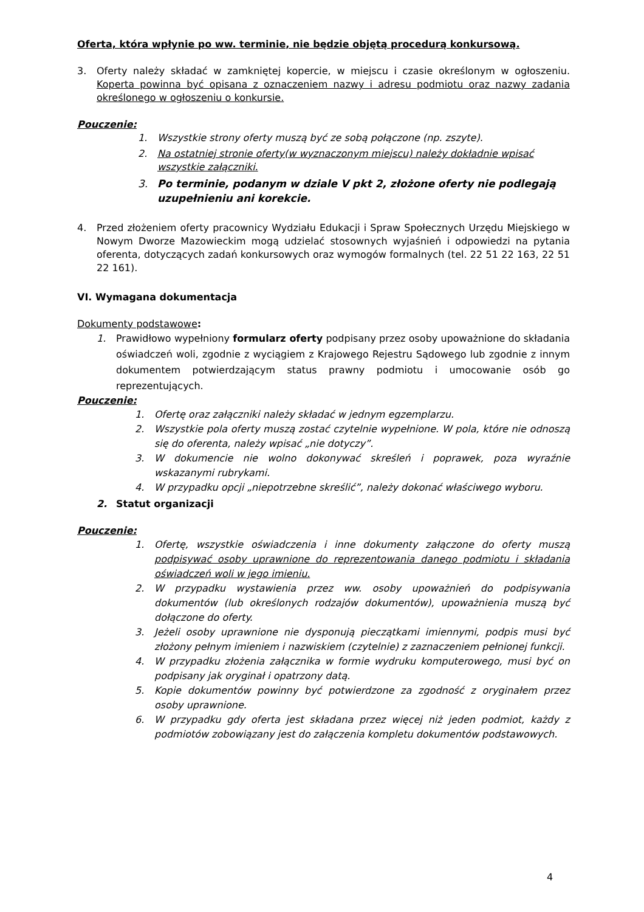Oferta, która wpłynie po ww. terminie, nie będzie objętą procedurą konkursową.
3. Oferty należy składać w zamkniętej kopercie, w miejscu i czasie określonym w ogłoszeniu. Koperta powinna być opisana z oznaczeniem nazwy i adresu podmiotu oraz nazwy zadania określonego w ogłoszeniu o konkursie.
Pouczenie:
1. Wszystkie strony oferty muszą być ze sobą połączone (np. zszyte).
2. Na ostatniej stronie oferty(w wyznaczonym miejscu) należy dokładnie wpisać wszystkie załączniki.
3. Po terminie, podanym w dziale V pkt 2, złożone oferty nie podlegają uzupełnieniu ani korekcie.
4. Przed złożeniem oferty pracownicy Wydziału Edukacji i Spraw Społecznych Urzędu Miejskiego w Nowym Dworze Mazowieckim mogą udzielać stosownych wyjaśnień i odpowiedzi na pytania oferenta, dotyczących zadań konkursowych oraz wymogów formalnych (tel. 22 51 22 163, 22 51 22 161).
VI. Wymagana dokumentacja
Dokumenty podstawowe:
1. Prawidłowo wypełniony formularz oferty podpisany przez osoby upoważnione do składania oświadczeń woli, zgodnie z wyciągiem z Krajowego Rejestru Sądowego lub zgodnie z innym dokumentem potwierdzającym status prawny podmiotu i umocowanie osób go reprezentujących.
Pouczenie:
1. Ofertę oraz załączniki należy składać w jednym egzemplarzu.
2. Wszystkie pola oferty muszą zostać czytelnie wypełnione. W pola, które nie odnoszą się do oferenta, należy wpisać „nie dotyczy”.
3. W dokumencie nie wolno dokonywać skreśleń i poprawek, poza wyraźnie wskazanymi rubrykami.
4. W przypadku opcji „niepotrzebne skreślić”, należy dokonać właściwego wyboru.
2. Statut organizacji
Pouczenie:
1. Ofertę, wszystkie oświadczenia i inne dokumenty załączone do oferty muszą podpisywać osoby uprawnione do reprezentowania danego podmiotu i składania oświadczeń woli w jego imieniu.
2. W przypadku wystawienia przez ww. osoby upoważnień do podpisywania dokumentów (lub określonych rodzajów dokumentów), upoważnienia muszą być dołączone do oferty.
3. Jeżeli osoby uprawnione nie dysponują pieczątkami imiennymi, podpis musi być złożony pełnym imieniem i nazwiskiem (czytelnie) z zaznaczeniem pełnionej funkcji.
4. W przypadku złożenia załącznika w formie wydruku komputerowego, musi być on podpisany jak oryginał i opatrzony datą.
5. Kopie dokumentów powinny być potwierdzone za zgodność z oryginałem przez osoby uprawnione.
6. W przypadku gdy oferta jest składana przez więcej niż jeden podmiot, każdy z podmiotów zobowiązany jest do załączenia kompletu dokumentów podstawowych.
4